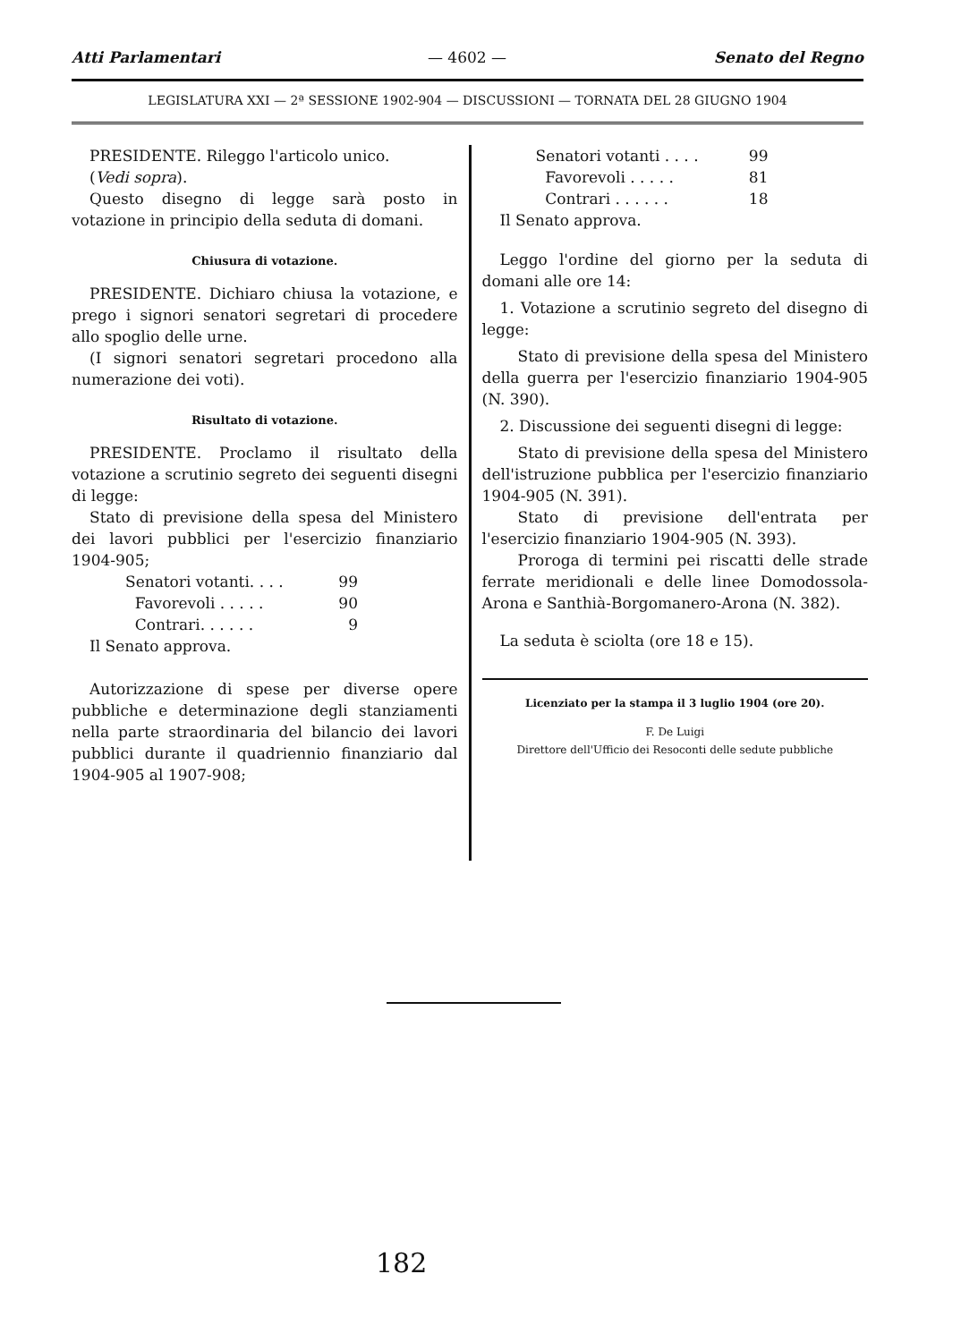Atti Parlamentari — 4602 — Senato del Regno
LEGISLATURA XXI — 2ª SESSIONE 1902-904 — DISCUSSIONI — TORNATA DEL 28 GIUGNO 1904
PRESIDENTE. Rileggo l'articolo unico.
(Vedi sopra).
Questo disegno di legge sarà posto in votazione in principio della seduta di domani.
Chiusura di votazione.
PRESIDENTE. Dichiaro chiusa la votazione, e prego i signori senatori segretari di procedere allo spoglio delle urne.
(I signori senatori segretari procedono alla numerazione dei voti).
Risultato di votazione.
PRESIDENTE. Proclamo il risultato della votazione a scrutinio segreto dei seguenti disegni di legge:
Stato di previsione della spesa del Ministero dei lavori pubblici per l'esercizio finanziario 1904-905;
Senatori votanti. . . . 99
Favorevoli . . . . . 90
Contrari. . . . . . 9
Il Senato approva.
Autorizzazione di spese per diverse opere pubbliche e determinazione degli stanziamenti nella parte straordinaria del bilancio dei lavori pubblici durante il quadriennio finanziario dal 1904-905 al 1907-908;
Senatori votanti . . . . 99
Favorevoli . . . . . 81
Contrari . . . . . . 18
Il Senato approva.
Leggo l'ordine del giorno per la seduta di domani alle ore 14:
1. Votazione a scrutinio segreto del disegno di legge:
Stato di previsione della spesa del Ministero della guerra per l'esercizio finanziario 1904-905 (N. 390).
2. Discussione dei seguenti disegni di legge:
Stato di previsione della spesa del Ministero dell'istruzione pubblica per l'esercizio finanziario 1904-905 (N. 391).
Stato di previsione dell'entrata per l'esercizio finanziario 1904-905 (N. 393).
Proroga di termini pei riscatti delle strade ferrate meridionali e delle linee Domodossola-Arona e Santhià-Borgomanero-Arona (N. 382).
La seduta è sciolta (ore 18 e 15).
Licenziato per la stampa il 3 luglio 1904 (ore 20).
F. De Luigi
Direttore dell'Ufficio dei Resoconti delle sedute pubbliche
182